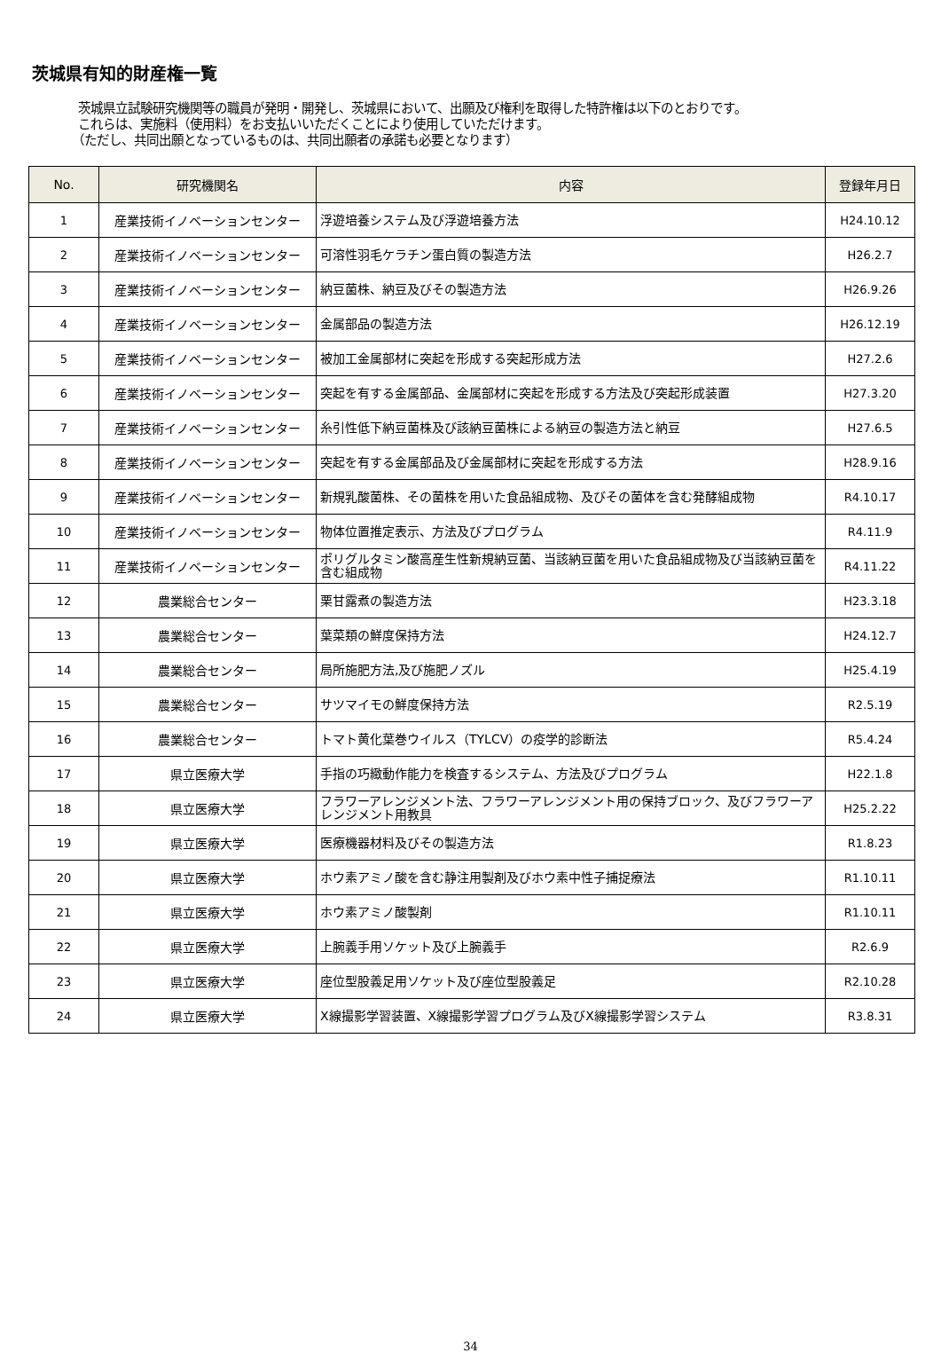茨城県有知的財産権一覧
　茨城県立試験研究機関等の職員が発明・開発し、茨城県において、出願及び権利を取得した特許権は以下のとおりです。
　これらは、実施料（使用料）をお支払いいただくことにより使用していただけます。
　（ただし、共同出願となっているものは、共同出願者の承諾も必要となります）
| No. | 研究機関名 | 内容 | 登録年月日 |
| --- | --- | --- | --- |
| 1 | 産業技術イノベーションセンター | 浮遊培養システム及び浮遊培養方法 | H24.10.12 |
| 2 | 産業技術イノベーションセンター | 可溶性羽毛ケラチン蛋白質の製造方法 | H26.2.7 |
| 3 | 産業技術イノベーションセンター | 納豆菌株、納豆及びその製造方法 | H26.9.26 |
| 4 | 産業技術イノベーションセンター | 金属部品の製造方法 | H26.12.19 |
| 5 | 産業技術イノベーションセンター | 被加工金属部材に突起を形成する突起形成方法 | H27.2.6 |
| 6 | 産業技術イノベーションセンター | 突起を有する金属部品、金属部材に突起を形成する方法及び突起形成装置 | H27.3.20 |
| 7 | 産業技術イノベーションセンター | 糸引性低下納豆菌株及び該納豆菌株による納豆の製造方法と納豆 | H27.6.5 |
| 8 | 産業技術イノベーションセンター | 突起を有する金属部品及び金属部材に突起を形成する方法 | H28.9.16 |
| 9 | 産業技術イノベーションセンター | 新規乳酸菌株、その菌株を用いた食品組成物、及びその菌体を含む発酵組成物 | R4.10.17 |
| 10 | 産業技術イノベーションセンター | 物体位置推定表示、方法及びプログラム | R4.11.9 |
| 11 | 産業技術イノベーションセンター | ポリグルタミン酸高産生性新規納豆菌、当該納豆菌を用いた食品組成物及び当該納豆菌を含む組成物 | R4.11.22 |
| 12 | 農業総合センター | 栗甘露煮の製造方法 | H23.3.18 |
| 13 | 農業総合センター | 葉菜類の鮮度保持方法 | H24.12.7 |
| 14 | 農業総合センター | 局所施肥方法,及び施肥ノズル | H25.4.19 |
| 15 | 農業総合センター | サツマイモの鮮度保持方法 | R2.5.19 |
| 16 | 農業総合センター | トマト黄化葉巻ウイルス（TYLCV）の疫学的診断法 | R5.4.24 |
| 17 | 県立医療大学 | 手指の巧緻動作能力を検査するシステム、方法及びプログラム | H22.1.8 |
| 18 | 県立医療大学 | フラワーアレンジメント法、フラワーアレンジメント用の保持ブロック、及びフラワーアレンジメント用教具 | H25.2.22 |
| 19 | 県立医療大学 | 医療機器材料及びその製造方法 | R1.8.23 |
| 20 | 県立医療大学 | ホウ素アミノ酸を含む静注用製剤及びホウ素中性子捕捉療法 | R1.10.11 |
| 21 | 県立医療大学 | ホウ素アミノ酸製剤 | R1.10.11 |
| 22 | 県立医療大学 | 上腕義手用ソケット及び上腕義手 | R2.6.9 |
| 23 | 県立医療大学 | 座位型股義足用ソケット及び座位型股義足 | R2.10.28 |
| 24 | 県立医療大学 | X線撮影学習装置、X線撮影学習プログラム及びX線撮影学習システム | R3.8.31 |
34